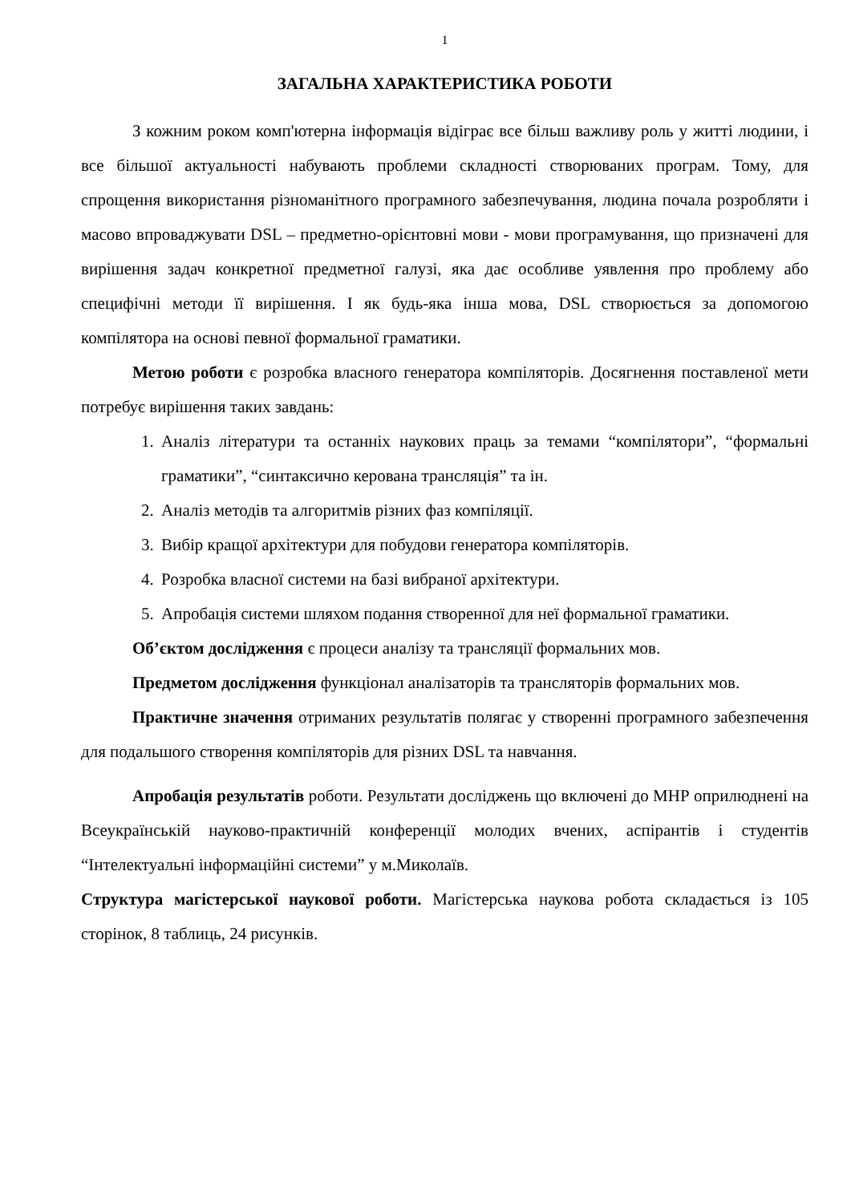1
ЗАГАЛЬНА ХАРАКТЕРИСТИКА РОБОТИ
З кожним роком комп'ютерна інформація відіграє все більш важливу роль у житті людини, і все більшої актуальності набувають проблеми складності створюваних програм. Тому, для спрощення використання різноманітного програмного забезпечування, людина почала розробляти і масово впроваджувати DSL – предметно-орієнтовні мови - мови програмування, що призначені для вирішення задач конкретної предметної галузі, яка дає особливе уявлення про проблему або специфічні методи її вирішення. І як будь-яка інша мова, DSL створюється за допомогою компілятора на основі певної формальної граматики.
Метою роботи є розробка власного генератора компіляторів. Досягнення поставленої мети потребує вирішення таких завдань:
1. Аналіз літератури та останніх наукових праць за темами “компілятори”, “формальні граматики”, “синтаксично керована трансляція” та ін.
2. Аналіз методів та алгоритмів різних фаз компіляції.
3. Вибір кращої архітектури для побудови генератора компіляторів.
4. Розробка власної системи на базі вибраної архітектури.
5. Апробація системи шляхом подання створенної для неї формальної граматики.
Об’єктом дослідження є процеси аналізу та трансляції формальних мов.
Предметом дослідження функціонал аналізаторів та трансляторів формальних мов.
Практичне значення отриманих результатів полягає у створенні програмного забезпечення для подальшого створення компіляторів для різних DSL та навчання.
Апробація результатів роботи. Результати досліджень що включені до МНР оприлюднені на Всеукраїнській науково-практичній конференції молодих вчених, аспірантів і студентів “Інтелектуальні інформаційні системи” у м.Миколаїв.
Структура магістерської наукової роботи. Магістерська наукова робота складається із 105 сторінок, 8 таблиць, 24 рисунків.